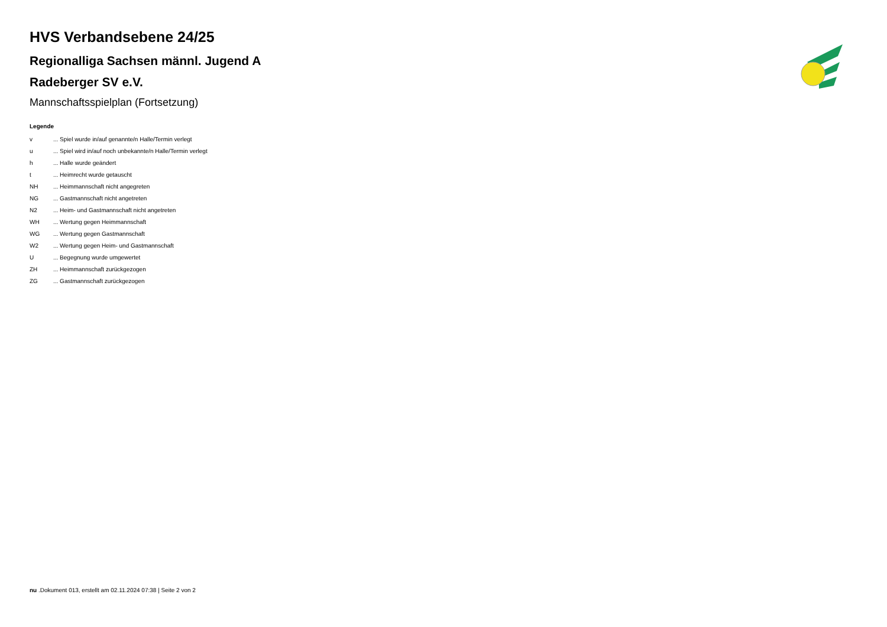HVS Verbandsebene 24/25
Regionalliga Sachsen männl. Jugend A
Radeberger SV e.V.
Mannschaftsspielplan (Fortsetzung)
Legende
| v | ... Spiel wurde in/auf genannte/n Halle/Termin verlegt |
| u | ... Spiel wird in/auf noch unbekannte/n Halle/Termin verlegt |
| h | ... Halle wurde geändert |
| t | ... Heimrecht wurde getauscht |
| NH | ... Heimmannschaft nicht angegreten |
| NG | ... Gastmannschaft nicht angetreten |
| N2 | ... Heim- und Gastmannschaft nicht angetreten |
| WH | ... Wertung gegen Heimmannschaft |
| WG | ... Wertung gegen Gastmannschaft |
| W2 | ... Wertung gegen Heim- und Gastmannschaft |
| U | ... Begegnung wurde umgewertet |
| ZH | ... Heimmannschaft zurückgezogen |
| ZG | ... Gastmannschaft zurückgezogen |
nu .Dokument 013, erstellt am 02.11.2024 07:38 | Seite 2 von 2